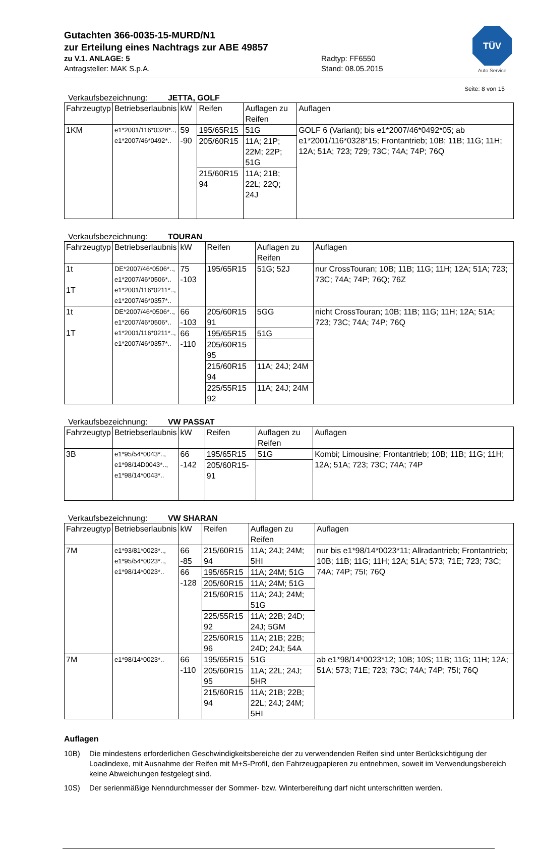TÜV
Auto Service
Gutachten 366-0035-15-MURD/N1
zur Erteilung eines Nachtrags zur ABE 49857
zu V.1. ANLAGE: 5 Radtyp: FF6550
Antragsteller: MAK S.p.A. Stand: 08.05.2015
Seite: 8 von 15
Verkaufsbezeichnung: JETTA, GOLF
| Fahrzeugtyp | Betriebserlaubnis | kW | Reifen | Auflagen zu Reifen | Auflagen |
| --- | --- | --- | --- | --- | --- |
| 1KM | e1*2001/116*0328*.., e1*2007/46*0492*.. | 59 -90 | 195/65R15 | 51G | GOLF 6 (Variant); bis e1*2007/46*0492*05; ab e1*2001/116*0328*15; Frontantrieb; 10B; 11B; 11G; 11H; 12A; 51A; 723; 729; 73C; 74A; 74P; 76Q |
| | | | 205/60R15 | 11A; 21P; 22M; 22P; 51G | |
| | | | 215/60R15 94 | 11A; 21B; 22L; 22Q; 24J | |
Verkaufsbezeichnung: TOURAN
| Fahrzeugtyp | Betriebserlaubnis | kW | Reifen | Auflagen zu Reifen | Auflagen |
| --- | --- | --- | --- | --- | --- |
| 1t 1T | DE*2007/46*0506*.., e1*2007/46*0506*.. e1*2001/116*0211*.., e1*2007/46*0357*.. | 75 -103 | 195/65R15 | 51G; 52J | nur CrossTouran; 10B; 11B; 11G; 11H; 12A; 51A; 723; 73C; 74A; 74P; 76Q; 76Z |
| 1t 1T | DE*2007/46*0506*.., e1*2007/46*0506*.. e1*2001/116*0211*.., e1*2007/46*0357*.. | 66 -103 | 205/60R15 91 | 5GG | nicht CrossTouran; 10B; 11B; 11G; 11H; 12A; 51A; 723; 73C; 74A; 74P; 76Q |
| | | 66 -110 | 195/65R15 | 51G | |
| | | | 205/60R15 95 | | |
| | | | 215/60R15 94 | 11A; 24J; 24M | |
| | | | 225/55R15 92 | 11A; 24J; 24M | |
Verkaufsbezeichnung: VW PASSAT
| Fahrzeugtyp | Betriebserlaubnis | kW | Reifen | Auflagen zu Reifen | Auflagen |
| --- | --- | --- | --- | --- | --- |
| 3B | e1*95/54*0043*.., e1*98/14D0043*.., e1*98/14*0043*.. | 66 -142 | 195/65R15 | 51G | Kombi; Limousine; Frontantrieb; 10B; 11B; 11G; 11H; 12A; 51A; 723; 73C; 74A; 74P |
| | | | 205/60R15-91 | | |
Verkaufsbezeichnung: VW SHARAN
| Fahrzeugtyp | Betriebserlaubnis | kW | Reifen | Auflagen zu Reifen | Auflagen |
| --- | --- | --- | --- | --- | --- |
| 7M | e1*93/81*0023*.., e1*95/54*0023*.., e1*98/14*0023*.. | 66 -85 | 215/60R15 94 | 11A; 24J; 24M; 5HI | nur bis e1*98/14*0023*11; Allradantrieb; Frontantrieb; 10B; 11B; 11G; 11H; 12A; 51A; 573; 71E; 723; 73C; 74A; 74P; 75I; 76Q |
| | | 66 -128 | 195/65R15 | 11A; 24M; 51G | |
| | | | 205/60R15 | 11A; 24M; 51G | |
| | | | 215/60R15 | 11A; 24J; 24M; 51G | |
| | | | 225/55R15 92 | 11A; 22B; 24D; 24J; 5GM | |
| | | | 225/60R15 96 | 11A; 21B; 22B; 24D; 24J; 54A | |
| 7M | e1*98/14*0023*.. | 66 -110 | 195/65R15 | 51G | ab e1*98/14*0023*12; 10B; 10S; 11B; 11G; 11H; 12A; 51A; 573; 71E; 723; 73C; 74A; 74P; 75I; 76Q |
| | | | 205/60R15 95 | 11A; 22L; 24J; 5HR | |
| | | | 215/60R15 94 | 11A; 21B; 22B; 22L; 24J; 24M; 5HI | |
Auflagen
10B) Die mindestens erforderlichen Geschwindigkeitsbereiche der zu verwendenden Reifen sind unter Berücksichtigung der Loadindexe, mit Ausnahme der Reifen mit M+S-Profil, den Fahrzeugpapieren zu entnehmen, soweit im Verwendungsbereich keine Abweichungen festgelegt sind.
10S) Der serienmäßige Nenndurchmesser der Sommer- bzw. Winterbereifung darf nicht unterschritten werden.